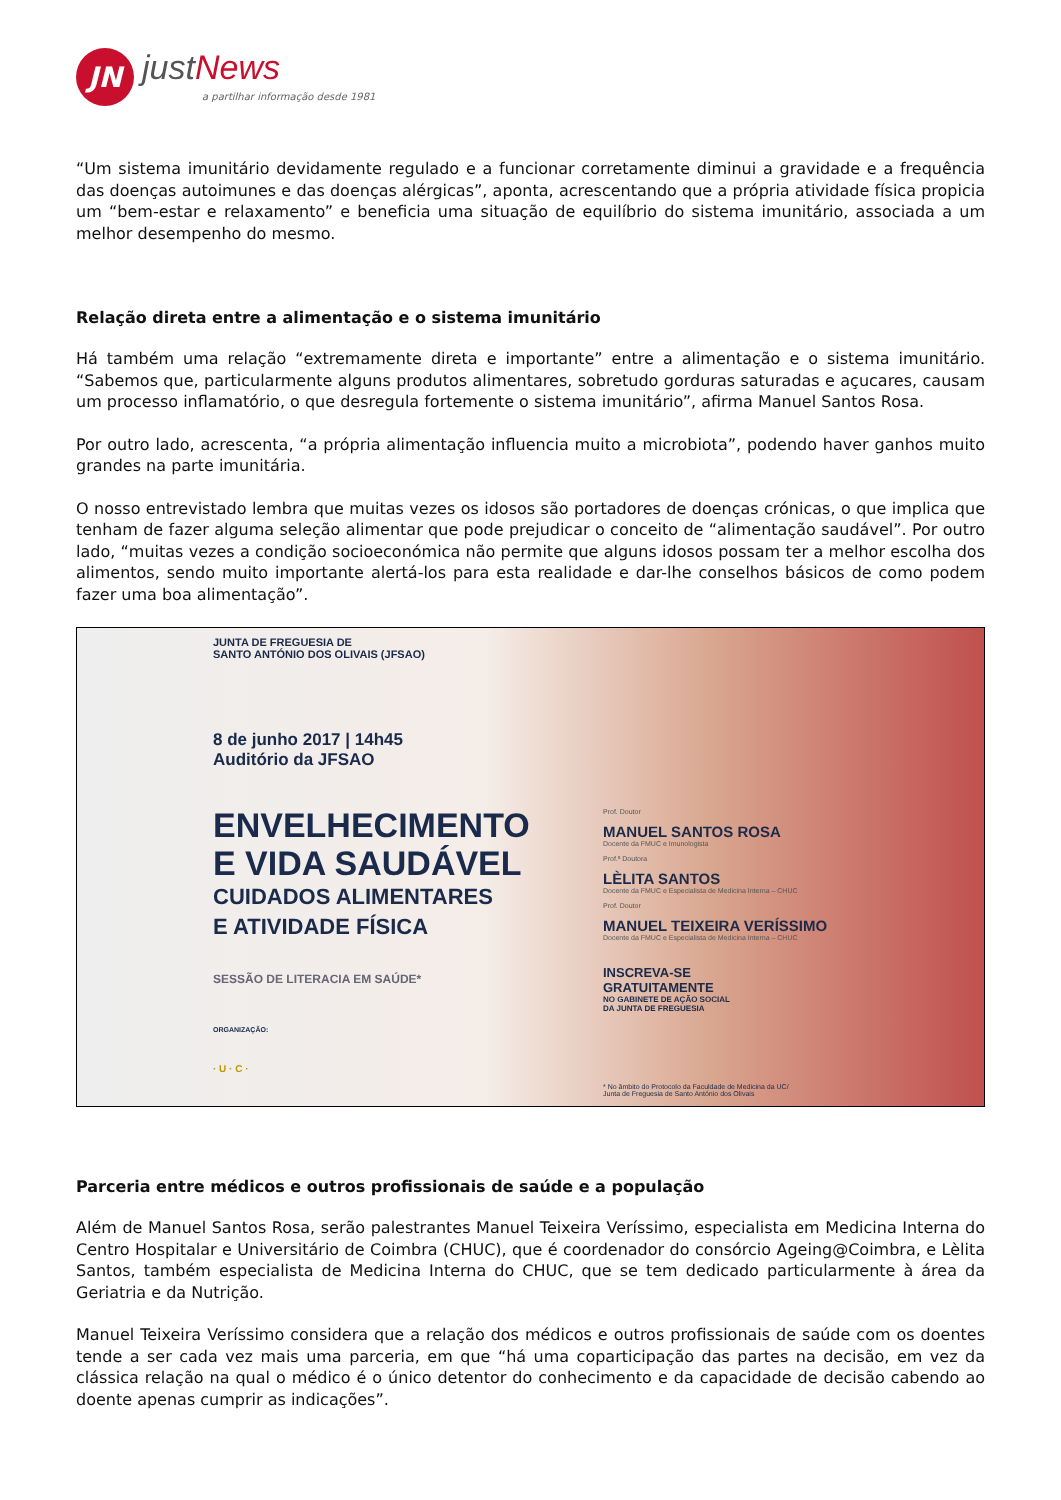JN
just News
a partilhar informação desde 1981
“Um sistema imunitário devidamente regulado e a funcionar corretamente diminui a gravidade e a frequência das doenças autoimunes e das doenças alérgicas”, aponta, acrescentando que a própria atividade física propicia um “bem-estar e relaxamento” e beneficia uma situação de equilíbrio do sistema imunitário, associada a um melhor desempenho do mesmo.
Relação direta entre a alimentação e o sistema imunitário
Há também uma relação “extremamente direta e importante” entre a alimentação e o sistema imunitário. “Sabemos que, particularmente alguns produtos alimentares, sobretudo gorduras saturadas e açucares, causam um processo inflamatório, o que desregula fortemente o sistema imunitário”, afirma Manuel Santos Rosa.
Por outro lado, acrescenta, “a própria alimentação influencia muito a microbiota”, podendo haver ganhos muito grandes na parte imunitária.
O nosso entrevistado lembra que muitas vezes os idosos são portadores de doenças crónicas, o que implica que tenham de fazer alguma seleção alimentar que pode prejudicar o conceito de “alimentação saudável”. Por outro lado, “muitas vezes a condição socioeconómica não permite que alguns idosos possam ter a melhor escolha dos alimentos, sendo muito importante alertá-los para esta realidade e dar-lhe conselhos básicos de como podem fazer uma boa alimentação”.
JUNTA DE FREGUESIA DE
SANTO ANTÓNIO DOS OLIVAIS (JFSAO)
8 de junho 2017 | 14h45
Auditório da JFSAO
ENVELHECIMENTO
E VIDA SAUDÁVEL
CUIDADOS ALIMENTARES
E ATIVIDADE FÍSICA
SESSÃO DE LITERACIA EM SAÚDE*
ORGANIZAÇÃO:
· U · C ·
Prof. Doutor
MANUEL SANTOS ROSA
Docente da FMUC e Imunologista
Prof.ª Doutora
LÈLITA SANTOS
Docente da FMUC e Especialista de Medicina Interna – CHUC
Prof. Doutor
MANUEL TEIXEIRA VERÍSSIMO
Docente da FMUC e Especialista de Medicina Interna – CHUC
INSCREVA-SE
GRATUITAMENTE
NO GABINETE DE AÇÃO SOCIAL
DA JUNTA DE FREGUESIA
* No âmbito do Protocolo da Faculdade de Medicina da UC/
Junta de Freguesia de Santo António dos Olivais
Parceria entre médicos e outros profissionais de saúde e a população
Além de Manuel Santos Rosa, serão palestrantes Manuel Teixeira Veríssimo, especialista em Medicina Interna do Centro Hospitalar e Universitário de Coimbra (CHUC), que é coordenador do consórcio Ageing@Coimbra, e Lèlita Santos, também especialista de Medicina Interna do CHUC, que se tem dedicado particularmente à área da Geriatria e da Nutrição.
Manuel Teixeira Veríssimo considera que a relação dos médicos e outros profissionais de saúde com os doentes tende a ser cada vez mais uma parceria, em que “há uma coparticipação das partes na decisão, em vez da clássica relação na qual o médico é o único detentor do conhecimento e da capacidade de decisão cabendo ao doente apenas cumprir as indicações”.